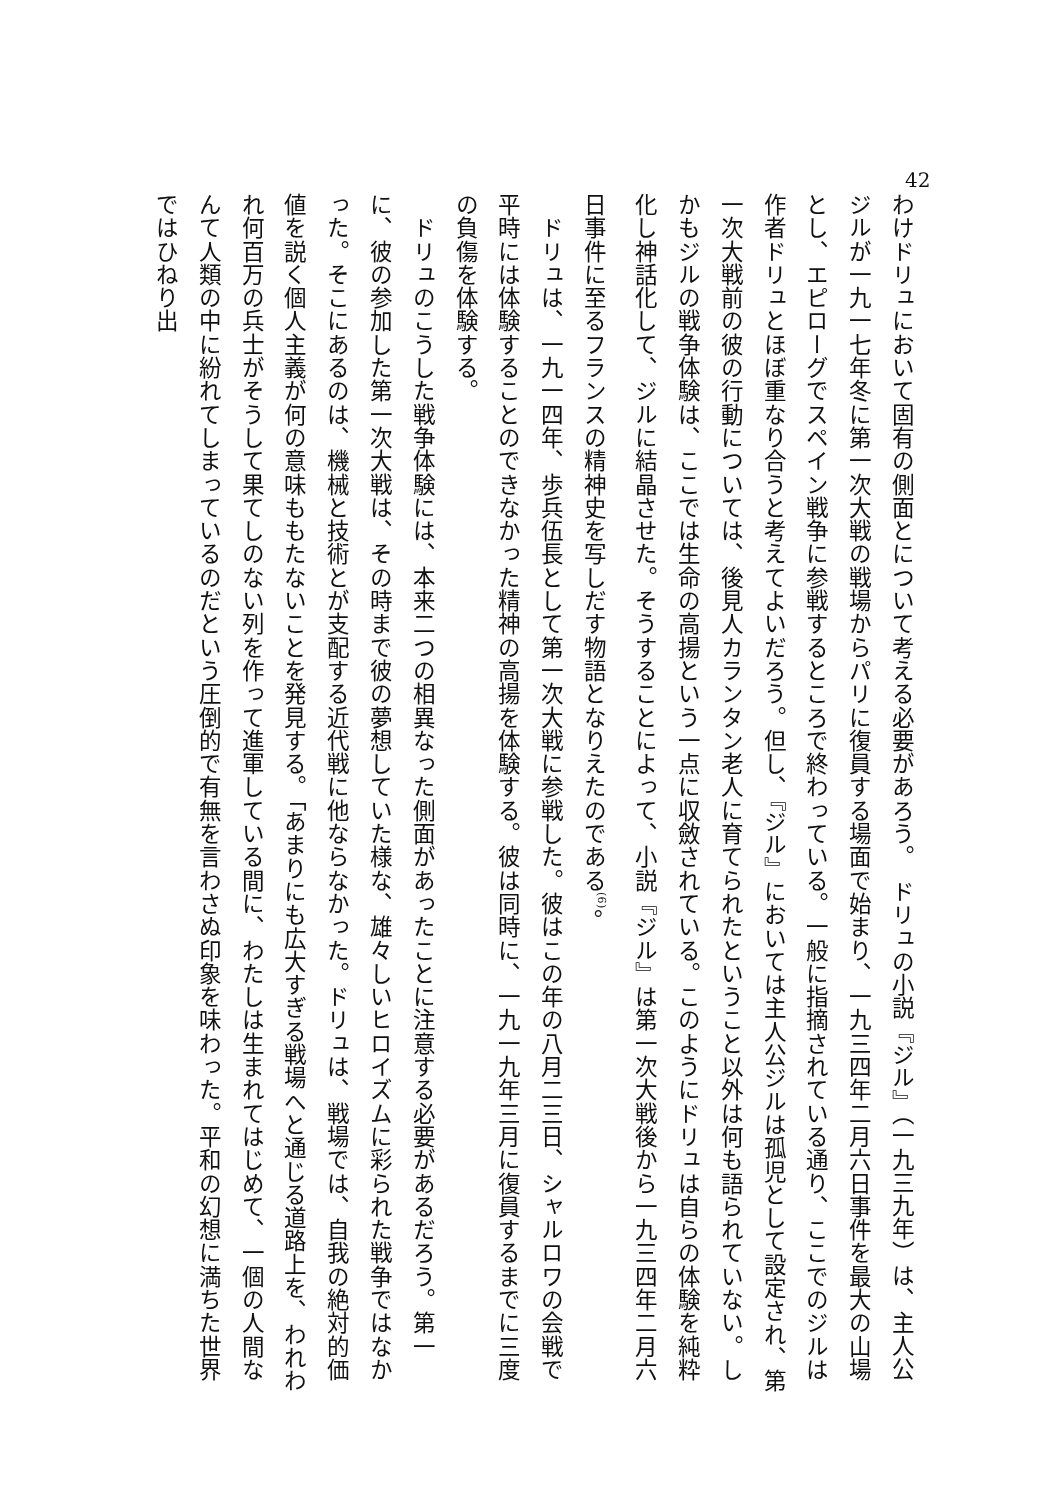42
わけドリュにおいて固有の側面とについて考える必要があろう。　ドリュの小説『ジル』（一九三九年）は、主人公ジルが一九一七年冬に第一次大戦の戦場からパリに復員する場面で始まり、一九三四年二月六日事件を最大の山場とし、エピローグでスペイン戦争に参戦するところで終わっている。一般に指摘されている通り、ここでのジルは作者ドリュとほぼ重なり合うと考えてよいだろう。但し、『ジル』においては主人公ジルは孤児として設定され、第一次大戦前の彼の行動については、後見人カランタン老人に育てられたということ以外は何も語られていない。しかもジルの戦争体験は、ここでは生命の高揚という一点に収斂されている。このようにドリュは自らの体験を純粋化し神話化して、ジルに結晶させた。そうすることによって、小説『ジル』は第一次大戦後から一九三四年二月六日事件に至るフランスの精神史を写しだす物語となりえたのである<sup>(6)</sup>。
　ドリュは、一九一四年、歩兵伍長として第一次大戦に参戦した。彼はこの年の八月二三日、シャルロワの会戦で平時には体験することのできなかった精神の高揚を体験する。彼は同時に、一九一九年三月に復員するまでに三度の負傷を体験する。
　ドリュのこうした戦争体験には、本来二つの相異なった側面があったことに注意する必要があるだろう。第一に、彼の参加した第一次大戦は、その時まで彼の夢想していた様な、雄々しいヒロイズムに彩られた戦争ではなかった。そこにあるのは、機械と技術とが支配する近代戦に他ならなかった。ドリュは、戦場では、自我の絶対的価値を説く個人主義が何の意味ももたないことを発見する。「あまりにも広大すぎる戦場へと通じる道路上を、われわれ何百万の兵士がそうして果てしのない列を作って進軍している間に、わたしは生まれてはじめて、一個の人間なんて人類の中に紛れてしまっているのだという圧倒的で有無を言わさぬ印象を味わった。平和の幻想に満ちた世界ではひねり出